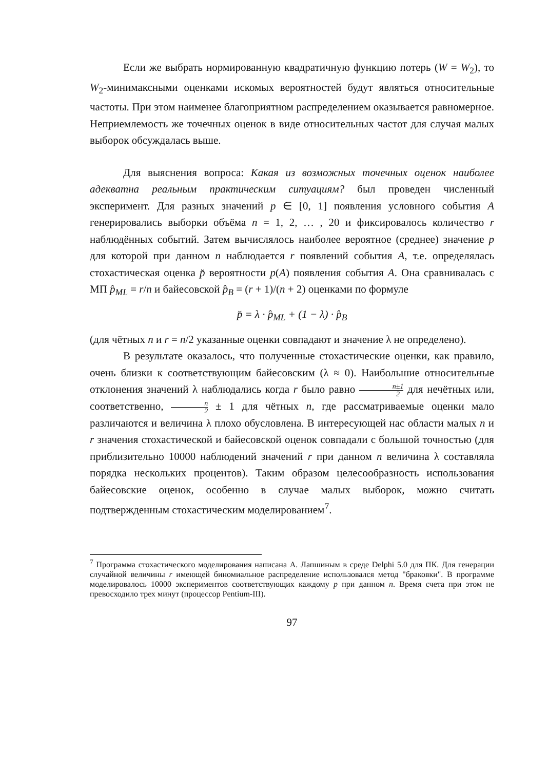Если же выбрать нормированную квадратичную функцию потерь (W = W<sub>2</sub>), то W<sub>2</sub>-минимаксными оценками искомых вероятностей будут являться относительные частоты. При этом наименее благоприятном распределением оказывается равномерное. Неприемлемость же точечных оценок в виде относительных частот для случая малых выборок обсуждалась выше.
Для выяснения вопроса: Какая из возможных точечных оценок наиболее адекватна реальным практическим ситуациям? был проведен численный эксперимент. Для разных значений p ∈ [0, 1] появления условного события A генерировались выборки объёма n = 1, 2, … , 20 и фиксировалось количество r наблюдённых событий. Затем вычислялось наиболее вероятное (среднее) значение p для которой при данном n наблюдается r появлений события A, т.е. определялась стохастическая оценка p̆ вероятности p(A) появления события A. Она сравнивалась с МП p̂<sub>ML</sub> = r/n и байесовской p̂<sub>B</sub> = (r + 1)/(n + 2) оценками по формуле
p̆ = λ · p̂<sub>ML</sub> + (1 − λ) · p̂<sub>B</sub>
(для чётных n и r = n/2 указанные оценки совпадают и значение λ не определено).
В результате оказалось, что полученные стохастические оценки, как правило, очень близки к соответствующим байесовским (λ ≈ 0). Наибольшие относительные отклонения значений λ наблюдались когда r было равно n±1 2 для нечётных или, соответственно, n 2 ± 1 для чётных n, где рассматриваемые оценки мало различаются и величина λ плохо обусловлена. В интересующей нас области малых n и r значения стохастической и байесовской оценок совпадали с большой точностью (для приблизительно 10000 наблюдений значений r при данном n величина λ составляла порядка нескольких процентов). Таким образом целесообразность использования байесовские оценок, особенно в случае малых выборок, можно считать подтвержденным стохастическим моделированием<sup>7</sup>.
<sup>7</sup> Программа стохастического моделирования написана А. Лапшиным в среде Delphi 5.0 для ПК. Для генерации случайной величины r имеющей биномиальное распределение использовался метод "браковки". В программе моделировалось 10000 экспериментов соответствующих каждому p при данном n. Время счета при этом не превосходило трех минут (процессор Pentium-III).
97